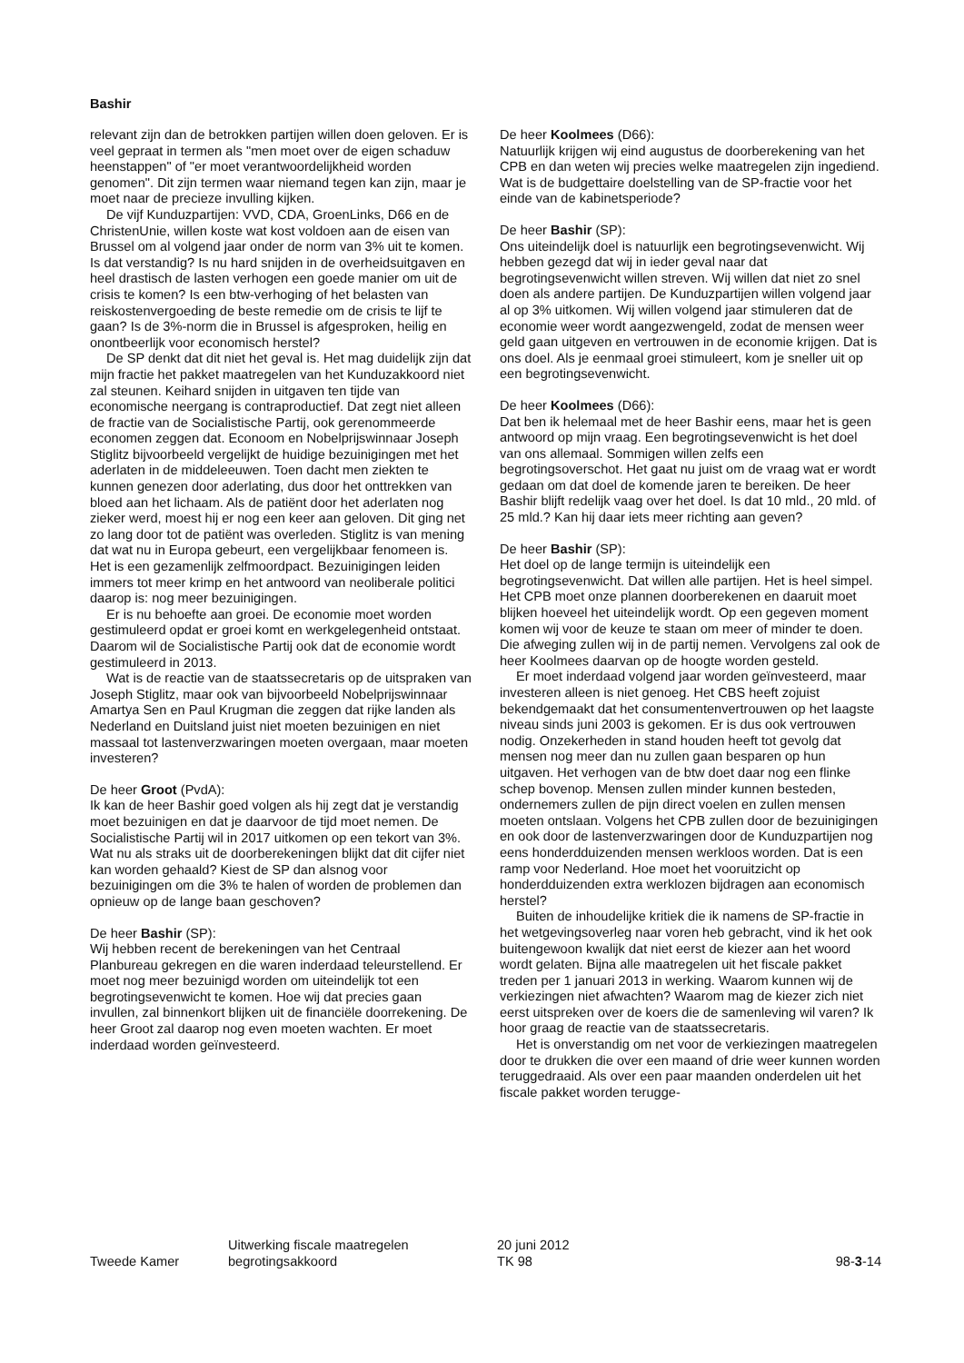Bashir
relevant zijn dan de betrokken partijen willen doen geloven. Er is veel gepraat in termen als "men moet over de eigen schaduw heenstappen" of "er moet verantwoordelijkheid worden genomen". Dit zijn termen waar niemand tegen kan zijn, maar je moet naar de precieze invulling kijken.
De vijf Kunduzpartijen: VVD, CDA, GroenLinks, D66 en de ChristenUnie, willen koste wat kost voldoen aan de eisen van Brussel om al volgend jaar onder de norm van 3% uit te komen. Is dat verstandig? Is nu hard snijden in de overheidsuitgaven en heel drastisch de lasten verhogen een goede manier om uit de crisis te komen? Is een btw-verhoging of het belasten van reiskostenvergoeding de beste remedie om de crisis te lijf te gaan? Is de 3%-norm die in Brussel is afgesproken, heilig en onontbeerlijk voor economisch herstel?
De SP denkt dat dit niet het geval is. Het mag duidelijk zijn dat mijn fractie het pakket maatregelen van het Kunduzakkoord niet zal steunen. Keihard snijden in uitgaven ten tijde van economische neergang is contraproductief. Dat zegt niet alleen de fractie van de Socialistische Partij, ook gerenommeerde economen zeggen dat. Econoom en Nobelprijswinnaar Joseph Stiglitz bijvoorbeeld vergelijkt de huidige bezuinigingen met het aderlaten in de middeleeuwen. Toen dacht men ziekten te kunnen genezen door aderlating, dus door het onttrekken van bloed aan het lichaam. Als de patiënt door het aderlaten nog zieker werd, moest hij er nog een keer aan geloven. Dit ging net zo lang door tot de patiënt was overleden. Stiglitz is van mening dat wat nu in Europa gebeurt, een vergelijkbaar fenomeen is. Het is een gezamenlijk zelfmoordpact. Bezuinigingen leiden immers tot meer krimp en het antwoord van neoliberale politici daarop is: nog meer bezuinigingen.
Er is nu behoefte aan groei. De economie moet worden gestimuleerd opdat er groei komt en werkgelegenheid ontstaat. Daarom wil de Socialistische Partij ook dat de economie wordt gestimuleerd in 2013.
Wat is de reactie van de staatssecretaris op de uitspraken van Joseph Stiglitz, maar ook van bijvoorbeeld Nobelprijswinnaar Amartya Sen en Paul Krugman die zeggen dat rijke landen als Nederland en Duitsland juist niet moeten bezuinigen en niet massaal tot lastenverzwaringen moeten overgaan, maar moeten investeren?
De heer Groot (PvdA):
Ik kan de heer Bashir goed volgen als hij zegt dat je verstandig moet bezuinigen en dat je daarvoor de tijd moet nemen. De Socialistische Partij wil in 2017 uitkomen op een tekort van 3%. Wat nu als straks uit de doorberekeningen blijkt dat dit cijfer niet kan worden gehaald? Kiest de SP dan alsnog voor bezuinigingen om die 3% te halen of worden de problemen dan opnieuw op de lange baan geschoven?
De heer Bashir (SP):
Wij hebben recent de berekeningen van het Centraal Planbureau gekregen en die waren inderdaad teleurstellend. Er moet nog meer bezuinigd worden om uiteindelijk tot een begrotingsevenwicht te komen. Hoe wij dat precies gaan invullen, zal binnenkort blijken uit de financiële doorrekening. De heer Groot zal daarop nog even moeten wachten. Er moet inderdaad worden geïnvesteerd.
De heer Koolmees (D66):
Natuurlijk krijgen wij eind augustus de doorberekening van het CPB en dan weten wij precies welke maatregelen zijn ingediend. Wat is de budgettaire doelstelling van de SP-fractie voor het einde van de kabinetsperiode?
De heer Bashir (SP):
Ons uiteindelijk doel is natuurlijk een begrotingsevenwicht. Wij hebben gezegd dat wij in ieder geval naar dat begrotingsevenwicht willen streven. Wij willen dat niet zo snel doen als andere partijen. De Kunduzpartijen willen volgend jaar al op 3% uitkomen. Wij willen volgend jaar stimuleren dat de economie weer wordt aangezwengeld, zodat de mensen weer geld gaan uitgeven en vertrouwen in de economie krijgen. Dat is ons doel. Als je eenmaal groei stimuleert, kom je sneller uit op een begrotingsevenwicht.
De heer Koolmees (D66):
Dat ben ik helemaal met de heer Bashir eens, maar het is geen antwoord op mijn vraag. Een begrotingsevenwicht is het doel van ons allemaal. Sommigen willen zelfs een begrotingsoverschot. Het gaat nu juist om de vraag wat er wordt gedaan om dat doel de komende jaren te bereiken. De heer Bashir blijft redelijk vaag over het doel. Is dat 10 mld., 20 mld. of 25 mld.? Kan hij daar iets meer richting aan geven?
De heer Bashir (SP):
Het doel op de lange termijn is uiteindelijk een begrotingsevenwicht. Dat willen alle partijen. Het is heel simpel. Het CPB moet onze plannen doorberekenen en daaruit moet blijken hoeveel het uiteindelijk wordt. Op een gegeven moment komen wij voor de keuze te staan om meer of minder te doen. Die afweging zullen wij in de partij nemen. Vervolgens zal ook de heer Koolmees daarvan op de hoogte worden gesteld.
Er moet inderdaad volgend jaar worden geïnvesteerd, maar investeren alleen is niet genoeg. Het CBS heeft zojuist bekendgemaakt dat het consumentenvertrouwen op het laagste niveau sinds juni 2003 is gekomen. Er is dus ook vertrouwen nodig. Onzekerheden in stand houden heeft tot gevolg dat mensen nog meer dan nu zullen gaan besparen op hun uitgaven. Het verhogen van de btw doet daar nog een flinke schep bovenop. Mensen zullen minder kunnen besteden, ondernemers zullen de pijn direct voelen en zullen mensen moeten ontslaan. Volgens het CPB zullen door de bezuinigingen en ook door de lastenverzwaringen door de Kunduzpartijen nog eens honderdduizenden mensen werkloos worden. Dat is een ramp voor Nederland. Hoe moet het vooruitzicht op honderdduizenden extra werklozen bijdragen aan economisch herstel?
Buiten de inhoudelijke kritiek die ik namens de SP-fractie in het wetgevingsoverleg naar voren heb gebracht, vind ik het ook buitengewoon kwalijk dat niet eerst de kiezer aan het woord wordt gelaten. Bijna alle maatregelen uit het fiscale pakket treden per 1 januari 2013 in werking. Waarom kunnen wij de verkiezingen niet afwachten? Waarom mag de kiezer zich niet eerst uitspreken over de koers die de samenleving wil varen? Ik hoor graag de reactie van de staatssecretaris.
Het is onverstandig om net voor de verkiezingen maatregelen door te drukken die over een maand of drie weer kunnen worden teruggedraaid. Als over een paar maanden onderdelen uit het fiscale pakket worden terugge-
Tweede Kamer
Uitwerking fiscale maatregelen
begrotingsakkoord
20 juni 2012
TK 98
98-3-14